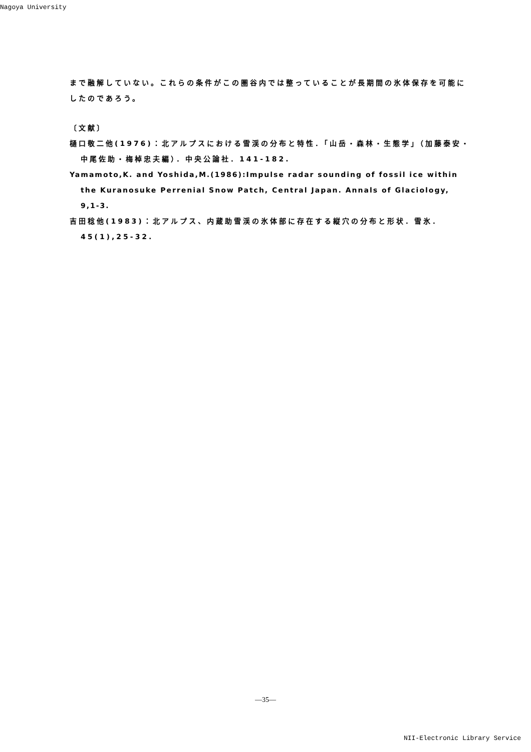Nagoya University
まで融解していない。これらの条件がこの圏谷内では整っていることが長期間の氷体保存を可能にしたのであろう。
〔文献〕
樋口敬二他(1976)：北アルプスにおける雪渓の分布と特性．「山岳・森林・生態学」（加藤泰安・中尾佐助・梅棹忠夫編）．中央公論社．141-182.
Yamamoto,K. and Yoshida,M.(1986):Impulse radar sounding of fossil ice within the Kuranosuke Perrenial Snow Patch, Central Japan. Annals of Glaciology, 9,1-3.
吉田稔他(1983)：北アルプス、内蔵助雪渓の氷体部に存在する縦穴の分布と形状．雪氷．45(1),25-32.
—35—
NII-Electronic Library Service